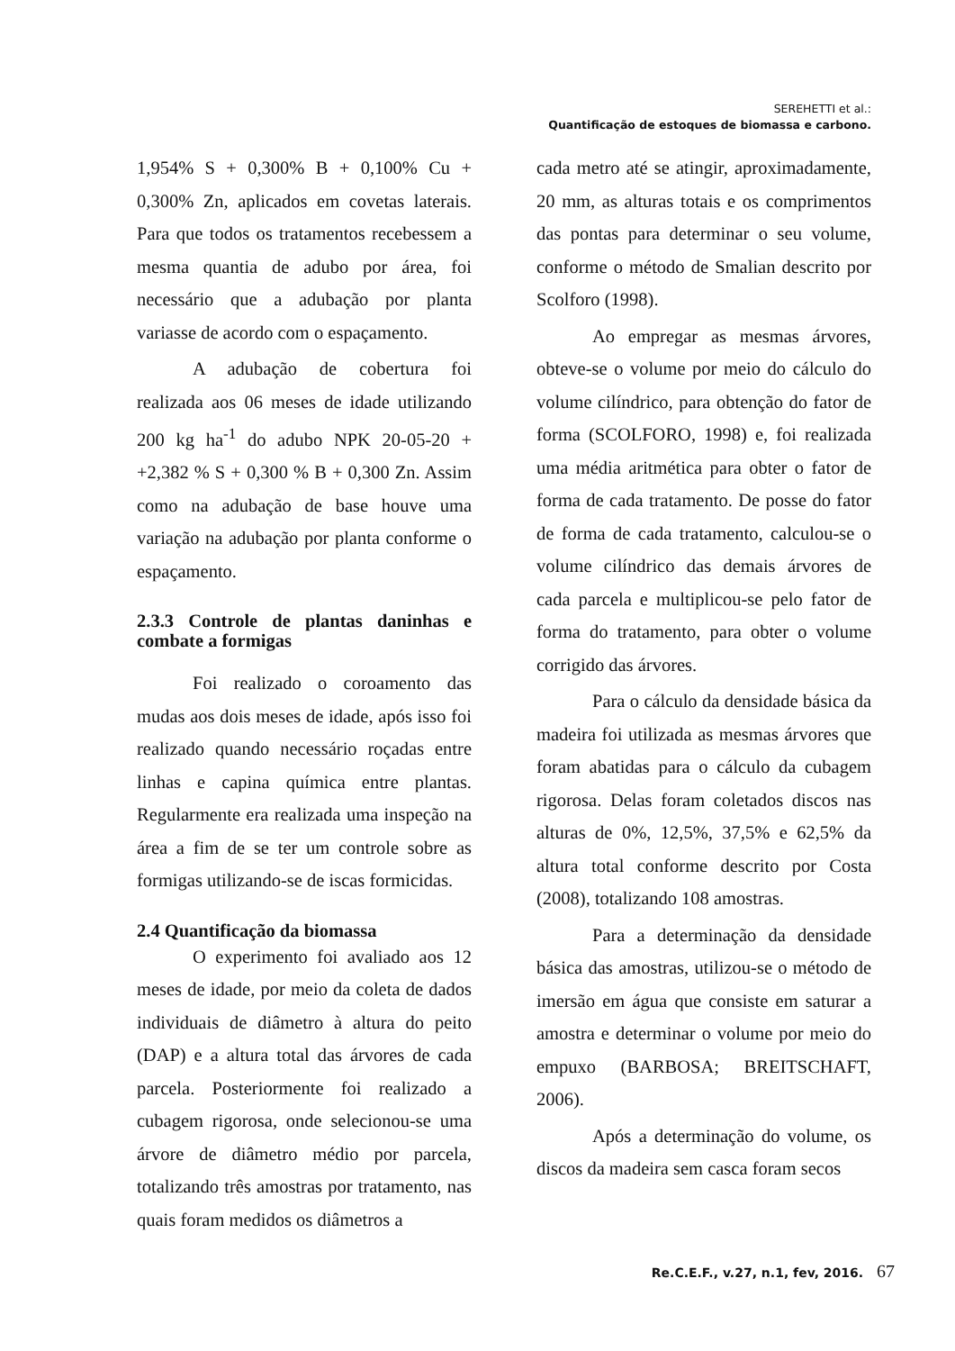SEREHETTI et al.:
Quantificação de estoques de biomassa e carbono.
1,954% S + 0,300% B + 0,100% Cu + 0,300% Zn, aplicados em covetas laterais. Para que todos os tratamentos recebessem a mesma quantia de adubo por área, foi necessário que a adubação por planta variasse de acordo com o espaçamento.
A adubação de cobertura foi realizada aos 06 meses de idade utilizando 200 kg ha<sup>-1</sup> do adubo NPK 20-05-20 + +2,382 % S + 0,300 % B + 0,300 Zn. Assim como na adubação de base houve uma variação na adubação por planta conforme o espaçamento.
2.3.3 Controle de plantas daninhas e combate a formigas
Foi realizado o coroamento das mudas aos dois meses de idade, após isso foi realizado quando necessário roçadas entre linhas e capina química entre plantas. Regularmente era realizada uma inspeção na área a fim de se ter um controle sobre as formigas utilizando-se de iscas formicidas.
2.4 Quantificação da biomassa
O experimento foi avaliado aos 12 meses de idade, por meio da coleta de dados individuais de diâmetro à altura do peito (DAP) e a altura total das árvores de cada parcela. Posteriormente foi realizado a cubagem rigorosa, onde selecionou-se uma árvore de diâmetro médio por parcela, totalizando três amostras por tratamento, nas quais foram medidos os diâmetros a
cada metro até se atingir, aproximadamente, 20 mm, as alturas totais e os comprimentos das pontas para determinar o seu volume, conforme o método de Smalian descrito por Scolforo (1998).
Ao empregar as mesmas árvores, obteve-se o volume por meio do cálculo do volume cilíndrico, para obtenção do fator de forma (SCOLFORO, 1998) e, foi realizada uma média aritmética para obter o fator de forma de cada tratamento. De posse do fator de forma de cada tratamento, calculou-se o volume cilíndrico das demais árvores de cada parcela e multiplicou-se pelo fator de forma do tratamento, para obter o volume corrigido das árvores.
Para o cálculo da densidade básica da madeira foi utilizada as mesmas árvores que foram abatidas para o cálculo da cubagem rigorosa. Delas foram coletados discos nas alturas de 0%, 12,5%, 37,5% e 62,5% da altura total conforme descrito por Costa (2008), totalizando 108 amostras.
Para a determinação da densidade básica das amostras, utilizou-se o método de imersão em água que consiste em saturar a amostra e determinar o volume por meio do empuxo (BARBOSA; BREITSCHAFT, 2006).
Após a determinação do volume, os discos da madeira sem casca foram secos
Re.C.E.F., v.27, n.1, fev, 2016. 67